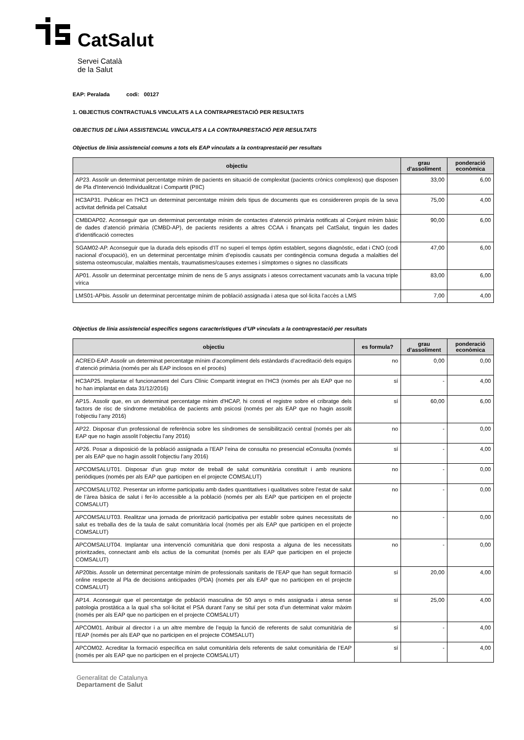CatSalut
Servei Català
de la Salut
EAP: Peralada codi: 00127
1. OBJECTIUS CONTRACTUALS VINCULATS A LA CONTRAPRESTACIÓ PER RESULTATS
OBJECTIUS DE LÍNIA ASSISTENCIAL VINCULATS A LA CONTRAPRESTACIÓ PER RESULTATS
Objectius de línia assistencial comuns a tots els EAP vinculats a la contraprestació per resultats
| objectiu | grau d’assoliment | ponderació econòmica |
| --- | --- | --- |
| AP23. Assolir un determinat percentatge mínim de pacients en situació de complexitat (pacients crònics complexos) que disposen de Pla d'Intervenció Individualitzat i Compartit (PIIC) | 33,00 | 6,00 |
| HC3AP31. Publicar en l’HC3 un determinat percentatge mínim dels tipus de documents que es considereren propis de la seva activitat definida pel Catsalut | 75,00 | 4,00 |
| CMBDAP02. Aconseguir que un determinat percentatge mínim de contactes d’atenció primària notificats al Conjunt mínim bàsic de dades d’atenció primària (CMBD-AP), de pacients residents a altres CCAA i finançats pel CatSalut, tinguin les dades d’identificació correctes | 90,00 | 6,00 |
| SGAM02-AP. Aconseguir que la durada dels episodis d’IT no superi el temps òptim establert, segons diagnòstic, edat i CNO (codi nacional d’ocupació), en un determinat percentatge mínim d’episodis causats per contingència comuna deguda a malalties del sistema osteomuscular, malalties mentals, traumatismes/causes externes i símptomes o signes no classificats | 47,00 | 6,00 |
| AP01. Assolir un determinat percentatge mínim de nens de 5 anys assignats i atesos correctament vacunats amb la vacuna triple vírica | 83,00 | 6,00 |
| LMS01-APbis. Assolir un determinat percentatge mínim de població assignada i atesa que sol·licita l’accès a LMS | 7,00 | 4,00 |
Objectius de línia assistencial específics segons característiques d’UP vinculats a la contraprestació per resultats
| objectiu | es formula? | grau d’assoliment | ponderació econòmica |
| --- | --- | --- | --- |
| ACRED-EAP. Assolir un determinat percentatge mínim d’acompliment dels estàndards d’acreditació dels equips d’atenció primària (només per als EAP inclosos en el procés) | no | 0,00 | 0,00 |
| HC3AP25. Implantar el funcionament del Curs Clínic Compartit integrat en l’HC3 (només per als EAP que no ho han implantat en data 31/12/2016) | sí | - | 4,00 |
| AP15. Assolir que, en un determinat percentatge mínim d'HCAP, hi consti el registre sobre el cribratge dels factors de risc de síndrome metabòlica de pacients amb psicosi (només per als EAP que no hagin assolit l’objectiu l’any 2016) | sí | 60,00 | 6,00 |
| AP22. Disposar d’un professional de referència sobre les síndromes de sensibilització central (només per als EAP que no hagin assolit l’objectiu l’any 2016) | no | - | 0,00 |
| AP26. Posar a disposició de la població assignada a l’EAP l’eina de consulta no presencial eConsulta (només per als EAP que no hagin assolit l’objectiu l’any 2016) | sí | - | 4,00 |
| APCOMSALUT01. Disposar d’un grup motor de treball de salut comunitària constituït i amb reunions periòdiques (només per als EAP que participen en el projecte COMSALUT) | no | - | 0,00 |
| APCOMSALUT02. Presentar un informe participatiu amb dades quantitatives i qualitatives sobre l’estat de salut de l’àrea bàsica de salut i fer-lo accessible a la població (només per als EAP que participen en el projecte COMSALUT) | no | - | 0,00 |
| APCOMSALUT03. Realitzar una jornada de priorització participativa per establir sobre quines necessitats de salut es treballa des de la taula de salut comunitària local (només per als EAP que participen en el projecte COMSALUT) | no | - | 0,00 |
| APCOMSALUT04. Implantar una intervenció comunitària que doni resposta a alguna de les necessitats prioritzades, connectant amb els actius de la comunitat (només per als EAP que participen en el projecte COMSALUT) | no | - | 0,00 |
| AP20bis. Assolir un determinat percentatge mínim de professionals sanitaris de l’EAP que han seguit formació online respecte al Pla de decisions anticipades (PDA) (només per als EAP que no participen en el projecte COMSALUT) | sí | 20,00 | 4,00 |
| AP14. Aconseguir que el percentatge de població masculina de 50 anys o més assignada i atesa sense patologia prostàtica a la qual s'ha sol·licitat el PSA durant l’any se situï per sota d’un determinat valor màxim (només per als EAP que no participen en el projecte COMSALUT) | sí | 25,00 | 4,00 |
| APCOM01. Atribuir al director i a un altre membre de l’equip la funció de referents de salut comunitària de l’EAP (només per als EAP que no participen en el projecte COMSALUT) | sí | - | 4,00 |
| APCOM02. Acreditar la formació específica en salut comunitària dels referents de salut comunitària de l’EAP (només per als EAP que no participen en el projecte COMSALUT) | sí | - | 4,00 |
Generalitat de Catalunya
Departament de Salut